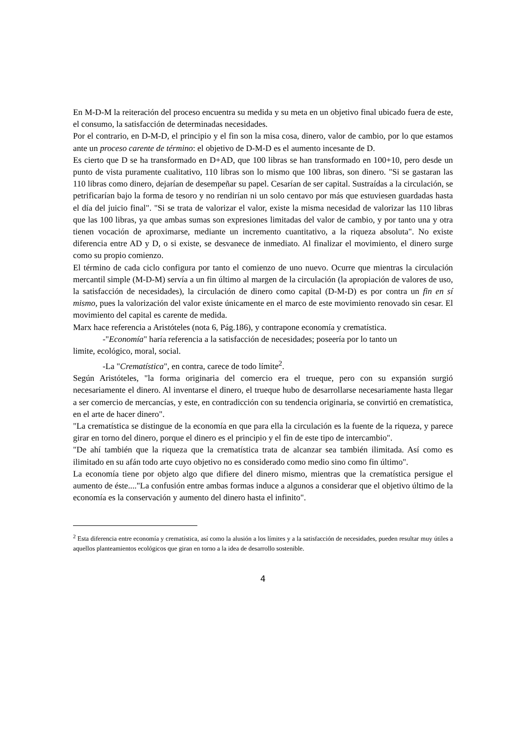En M-D-M la reiteración del proceso encuentra su medida y su meta en un objetivo final ubicado fuera de este, el consumo, la satisfacción de determinadas necesidades.
Por el contrario, en D-M-D, el principio y el fin son la misa cosa, dinero, valor de cambio, por lo que estamos ante un proceso carente de término: el objetivo de D-M-D es el aumento incesante de D.
Es cierto que D se ha transformado en D+AD, que 100 libras se han transformado en 100+10, pero desde un punto de vista puramente cualitativo, 110 libras son lo mismo que 100 libras, son dinero. "Si se gastaran las 110 libras como dinero, dejarían de desempeñar su papel. Cesarían de ser capital. Sustraídas a la circulación, se petrificarían bajo la forma de tesoro y no rendirían ni un solo centavo por más que estuviesen guardadas hasta el día del juicio final". "Si se trata de valorizar el valor, existe la misma necesidad de valorizar las 110 libras que las 100 libras, ya que ambas sumas son expresiones limitadas del valor de cambio, y por tanto una y otra tienen vocación de aproximarse, mediante un incremento cuantitativo, a la riqueza absoluta". No existe diferencia entre AD y D, o si existe, se desvanece de inmediato. Al finalizar el movimiento, el dinero surge como su propio comienzo.
El término de cada ciclo configura por tanto el comienzo de uno nuevo. Ocurre que mientras la circulación mercantil simple (M-D-M) servía a un fin último al margen de la circulación (la apropiación de valores de uso, la satisfacción de necesidades), la circulación de dinero como capital (D-M-D) es por contra un fin en sí mismo, pues la valorización del valor existe únicamente en el marco de este movimiento renovado sin cesar. El movimiento del capital es carente de medida.
Marx hace referencia a Aristóteles (nota 6, Pág.186), y contrapone economía y crematística.
-"Economía" haría referencia a la satisfacción de necesidades; poseería por lo tanto un
limite, ecológico, moral, social.
-La "Crematística", en contra, carece de todo límite<sup>2</sup>.
Según Aristóteles, "la forma originaria del comercio era el trueque, pero con su expansión surgió necesariamente el dinero. Al inventarse el dinero, el trueque hubo de desarrollarse necesariamente hasta llegar a ser comercio de mercancías, y este, en contradicción con su tendencia originaria, se convirtió en crematística, en el arte de hacer dinero".
"La crematística se distingue de la economía en que para ella la circulación es la fuente de la riqueza, y parece girar en torno del dinero, porque el dinero es el principio y el fin de este tipo de intercambio".
"De ahí también que la riqueza que la crematística trata de alcanzar sea también ilimitada. Así como es ilimitado en su afán todo arte cuyo objetivo no es considerado como medio sino como fin último".
La economía tiene por objeto algo que difiere del dinero mismo, mientras que la crematística persigue el aumento de éste...."La confusión entre ambas formas induce a algunos a considerar que el objetivo último de la economía es la conservación y aumento del dinero hasta el infinito".
<sup>2</sup> Esta diferencia entre economía y crematística, así como la alusión a los límites y a la satisfacción de necesidades, pueden resultar muy útiles a aquellos planteamientos ecológicos que giran en torno a la idea de desarrollo sostenible.
4